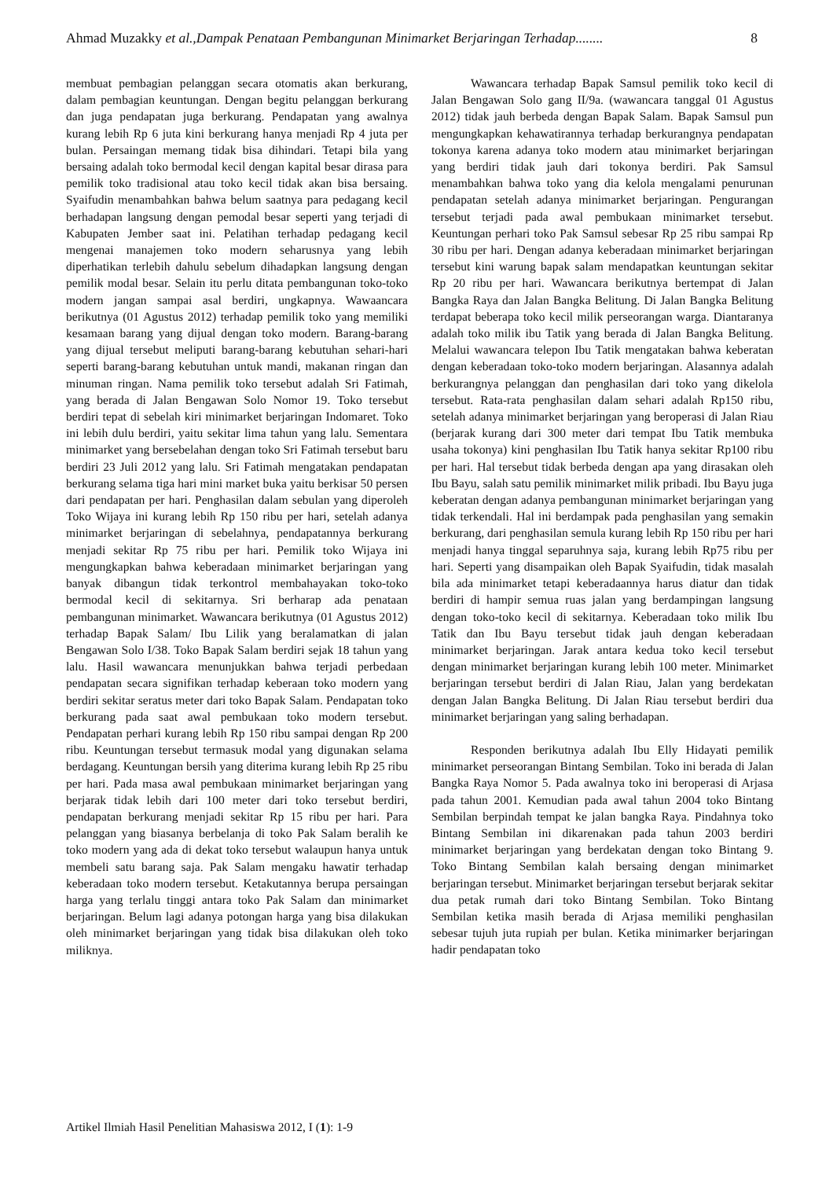Ahmad Muzakky et al.,Dampak Penataan Pembangunan Minimarket Berjaringan Terhadap........ 8
membuat pembagian pelanggan secara otomatis akan berkurang, dalam pembagian keuntungan. Dengan begitu pelanggan berkurang dan juga pendapatan juga berkurang. Pendapatan yang awalnya kurang lebih Rp 6 juta kini berkurang hanya menjadi Rp 4 juta per bulan. Persaingan memang tidak bisa dihindari. Tetapi bila yang bersaing adalah toko bermodal kecil dengan kapital besar dirasa para pemilik toko tradisional atau toko kecil tidak akan bisa bersaing. Syaifudin menambahkan bahwa belum saatnya para pedagang kecil berhadapan langsung dengan pemodal besar seperti yang terjadi di Kabupaten Jember saat ini. Pelatihan terhadap pedagang kecil mengenai manajemen toko modern seharusnya yang lebih diperhatikan terlebih dahulu sebelum dihadapkan langsung dengan pemilik modal besar. Selain itu perlu ditata pembangunan toko-toko modern jangan sampai asal berdiri, ungkapnya. Wawaancara berikutnya (01 Agustus 2012) terhadap pemilik toko yang memiliki kesamaan barang yang dijual dengan toko modern. Barang-barang yang dijual tersebut meliputi barang-barang kebutuhan sehari-hari seperti barang-barang kebutuhan untuk mandi, makanan ringan dan minuman ringan. Nama pemilik toko tersebut adalah Sri Fatimah, yang berada di Jalan Bengawan Solo Nomor 19. Toko tersebut berdiri tepat di sebelah kiri minimarket berjaringan Indomaret. Toko ini lebih dulu berdiri, yaitu sekitar lima tahun yang lalu. Sementara minimarket yang bersebelahan dengan toko Sri Fatimah tersebut baru berdiri 23 Juli 2012 yang lalu. Sri Fatimah mengatakan pendapatan berkurang selama tiga hari mini market buka yaitu berkisar 50 persen dari pendapatan per hari. Penghasilan dalam sebulan yang diperoleh Toko Wijaya ini kurang lebih Rp 150 ribu per hari, setelah adanya minimarket berjaringan di sebelahnya, pendapatannya berkurang menjadi sekitar Rp 75 ribu per hari. Pemilik toko Wijaya ini mengungkapkan bahwa keberadaan minimarket berjaringan yang banyak dibangun tidak terkontrol membahayakan toko-toko bermodal kecil di sekitarnya. Sri berharap ada penataan pembangunan minimarket. Wawancara berikutnya (01 Agustus 2012) terhadap Bapak Salam/ Ibu Lilik yang beralamatkan di jalan Bengawan Solo I/38. Toko Bapak Salam berdiri sejak 18 tahun yang lalu. Hasil wawancara menunjukkan bahwa terjadi perbedaan pendapatan secara signifikan terhadap keberaan toko modern yang berdiri sekitar seratus meter dari toko Bapak Salam. Pendapatan toko berkurang pada saat awal pembukaan toko modern tersebut. Pendapatan perhari kurang lebih Rp 150 ribu sampai dengan Rp 200 ribu. Keuntungan tersebut termasuk modal yang digunakan selama berdagang. Keuntungan bersih yang diterima kurang lebih Rp 25 ribu per hari. Pada masa awal pembukaan minimarket berjaringan yang berjarak tidak lebih dari 100 meter dari toko tersebut berdiri, pendapatan berkurang menjadi sekitar Rp 15 ribu per hari. Para pelanggan yang biasanya berbelanja di toko Pak Salam beralih ke toko modern yang ada di dekat toko tersebut walaupun hanya untuk membeli satu barang saja. Pak Salam mengaku hawatir terhadap keberadaan toko modern tersebut. Ketakutannya berupa persaingan harga yang terlalu tinggi antara toko Pak Salam dan minimarket berjaringan. Belum lagi adanya potongan harga yang bisa dilakukan oleh minimarket berjaringan yang tidak bisa dilakukan oleh toko miliknya.
Wawancara terhadap Bapak Samsul pemilik toko kecil di Jalan Bengawan Solo gang II/9a. (wawancara tanggal 01 Agustus 2012) tidak jauh berbeda dengan Bapak Salam. Bapak Samsul pun mengungkapkan kehawatirannya terhadap berkurangnya pendapatan tokonya karena adanya toko modern atau minimarket berjaringan yang berdiri tidak jauh dari tokonya berdiri. Pak Samsul menambahkan bahwa toko yang dia kelola mengalami penurunan pendapatan setelah adanya minimarket berjaringan. Pengurangan tersebut terjadi pada awal pembukaan minimarket tersebut. Keuntungan perhari toko Pak Samsul sebesar Rp 25 ribu sampai Rp 30 ribu per hari. Dengan adanya keberadaan minimarket berjaringan tersebut kini warung bapak salam mendapatkan keuntungan sekitar Rp 20 ribu per hari. Wawancara berikutnya bertempat di Jalan Bangka Raya dan Jalan Bangka Belitung. Di Jalan Bangka Belitung terdapat beberapa toko kecil milik perseorangan warga. Diantaranya adalah toko milik ibu Tatik yang berada di Jalan Bangka Belitung. Melalui wawancara telepon Ibu Tatik mengatakan bahwa keberatan dengan keberadaan toko-toko modern berjaringan. Alasannya adalah berkurangnya pelanggan dan penghasilan dari toko yang dikelola tersebut. Rata-rata penghasilan dalam sehari adalah Rp150 ribu, setelah adanya minimarket berjaringan yang beroperasi di Jalan Riau (berjarak kurang dari 300 meter dari tempat Ibu Tatik membuka usaha tokonya) kini penghasilan Ibu Tatik hanya sekitar Rp100 ribu per hari. Hal tersebut tidak berbeda dengan apa yang dirasakan oleh Ibu Bayu, salah satu pemilik minimarket milik pribadi. Ibu Bayu juga keberatan dengan adanya pembangunan minimarket berjaringan yang tidak terkendali. Hal ini berdampak pada penghasilan yang semakin berkurang, dari penghasilan semula kurang lebih Rp 150 ribu per hari menjadi hanya tinggal separuhnya saja, kurang lebih Rp75 ribu per hari. Seperti yang disampaikan oleh Bapak Syaifudin, tidak masalah bila ada minimarket tetapi keberadaannya harus diatur dan tidak berdiri di hampir semua ruas jalan yang berdampingan langsung dengan toko-toko kecil di sekitarnya. Keberadaan toko milik Ibu Tatik dan Ibu Bayu tersebut tidak jauh dengan keberadaan minimarket berjaringan. Jarak antara kedua toko kecil tersebut dengan minimarket berjaringan kurang lebih 100 meter. Minimarket berjaringan tersebut berdiri di Jalan Riau, Jalan yang berdekatan dengan Jalan Bangka Belitung. Di Jalan Riau tersebut berdiri dua minimarket berjaringan yang saling berhadapan.
Responden berikutnya adalah Ibu Elly Hidayati pemilik minimarket perseorangan Bintang Sembilan. Toko ini berada di Jalan Bangka Raya Nomor 5. Pada awalnya toko ini beroperasi di Arjasa pada tahun 2001. Kemudian pada awal tahun 2004 toko Bintang Sembilan berpindah tempat ke jalan bangka Raya. Pindahnya toko Bintang Sembilan ini dikarenakan pada tahun 2003 berdiri minimarket berjaringan yang berdekatan dengan toko Bintang 9. Toko Bintang Sembilan kalah bersaing dengan minimarket berjaringan tersebut. Minimarket berjaringan tersebut berjarak sekitar dua petak rumah dari toko Bintang Sembilan. Toko Bintang Sembilan ketika masih berada di Arjasa memiliki penghasilan sebesar tujuh juta rupiah per bulan. Ketika minimarker berjaringan hadir pendapatan toko
Artikel Ilmiah Hasil Penelitian Mahasiswa 2012, I (1): 1-9